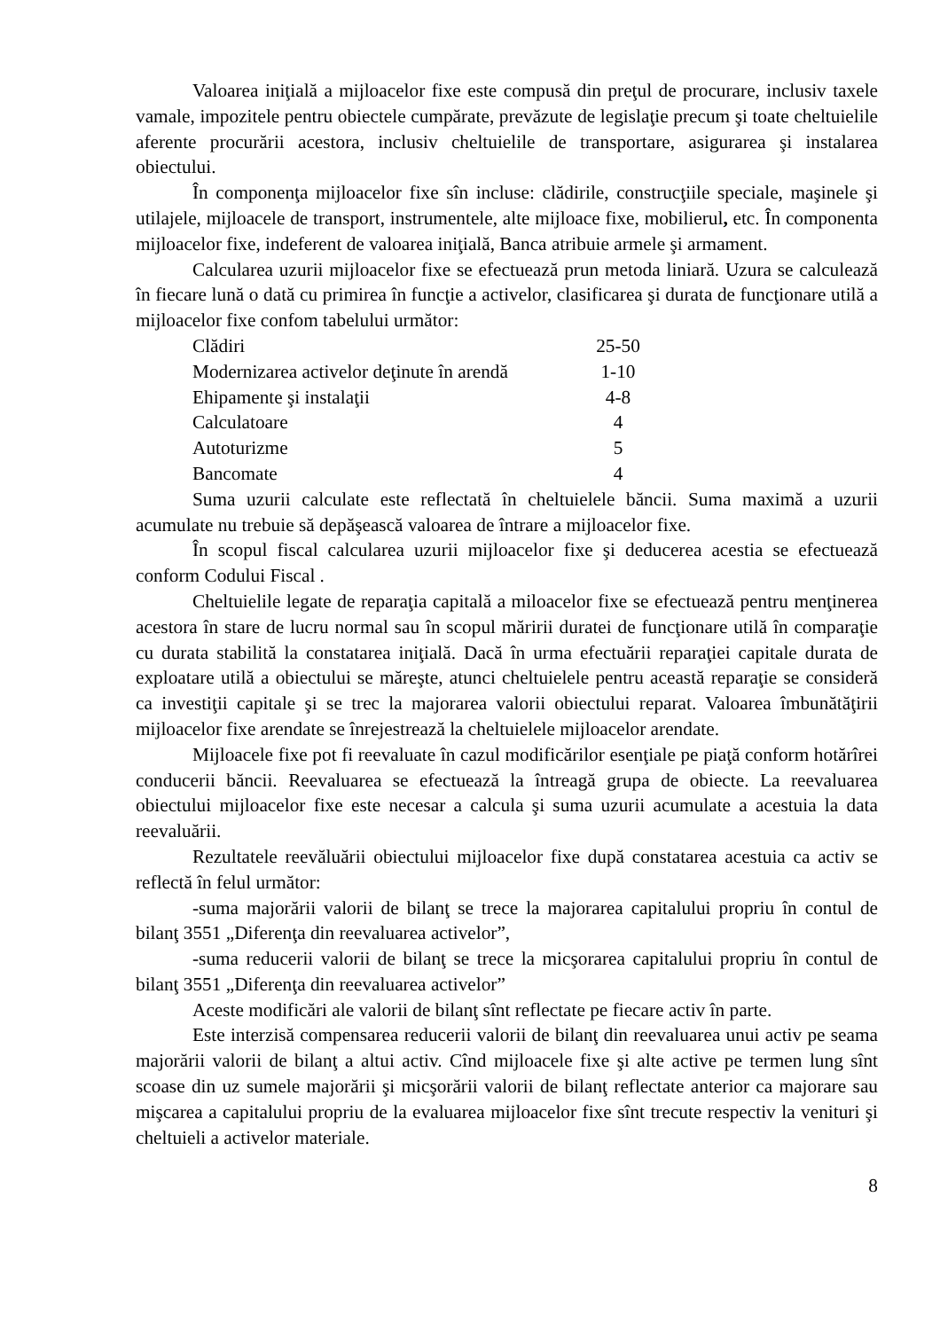Valoarea iniţială a mijloacelor fixe este compusă din preţul de procurare, inclusiv taxele vamale, impozitele pentru obiectele cumpărate, prevăzute de legislaţie precum şi toate cheltuielile aferente procurării acestora, inclusiv cheltuielile de transportare, asigurarea şi instalarea obiectului.
În componenţa mijloacelor fixe sîn incluse: clădirile, construcţiile speciale, maşinele şi utilajele, mijloacele de transport, instrumentele, alte mijloace fixe, mobilierul, etc. În componenta mijloacelor fixe, indeferent de valoarea iniţială, Banca atribuie armele şi armament.
Calcularea uzurii mijloacelor fixe se efectuează prun metoda liniară. Uzura se calculează în fiecare lună o dată cu primirea în funcţie a activelor, clasificarea şi durata de funcţionare utilă a mijloacelor fixe confom tabelului următor:
| Clădiri | 25-50 |
| Modernizarea activelor deţinute în arendă | 1-10 |
| Ehipamente şi instalaţii | 4-8 |
| Calculatoare | 4 |
| Autoturizme | 5 |
| Bancomate | 4 |
Suma uzurii calculate este reflectată în cheltuielele băncii. Suma maximă a uzurii acumulate nu trebuie să depăşească valoarea de întrare a mijloacelor fixe.
În scopul fiscal calcularea uzurii mijloacelor fixe şi deducerea acestia se efectuează conform Codului Fiscal .
Cheltuielile legate de reparaţia capitală a miloacelor fixe se efectuează pentru menţinerea acestora în stare de lucru normal sau în scopul măririi duratei de funcţionare utilă în comparaţie cu durata stabilită la constatarea iniţială. Dacă în urma efectuării reparaţiei capitale durata de exploatare utilă a obiectului se măreşte, atunci cheltuielele pentru această reparaţie se consideră ca investiţii capitale şi se trec la majorarea valorii obiectului reparat. Valoarea îmbunătăţirii mijloacelor fixe arendate se înrejestrează la cheltuielele mijloacelor arendate.
Mijloacele fixe pot fi reevaluate în cazul modificărilor esenţiale pe piaţă conform hotărîrei conducerii băncii. Reevaluarea se efectuează la întreagă grupa de obiecte. La reevaluarea obiectului mijloacelor fixe este necesar a calcula şi suma uzurii acumulate a acestuia la data reevaluării.
Rezultatele reevăluării obiectului mijloacelor fixe după constatarea acestuia ca activ se reflectă în felul următor:
-suma majorării valorii de bilanţ se trece la majorarea capitalului propriu în contul de bilanţ 3551 „Diferenţa din reevaluarea activelor”,
-suma reducerii valorii de bilanţ se trece la micşorarea capitalului propriu în contul de bilanţ 3551 „Diferenţa din reevaluarea activelor”
Aceste modificări ale valorii de bilanţ sînt reflectate pe fiecare activ în parte.
Este interzisă compensarea reducerii valorii de bilanţ din reevaluarea unui activ pe seama majorării valorii de bilanţ a altui activ. Cînd mijloacele fixe şi alte active pe termen lung sînt scoase din uz sumele majorării şi micşorării valorii de bilanţ reflectate anterior ca majorare sau mişcarea a capitalului propriu de la evaluarea mijloacelor fixe sînt trecute respectiv la venituri şi cheltuieli a activelor materiale.
8